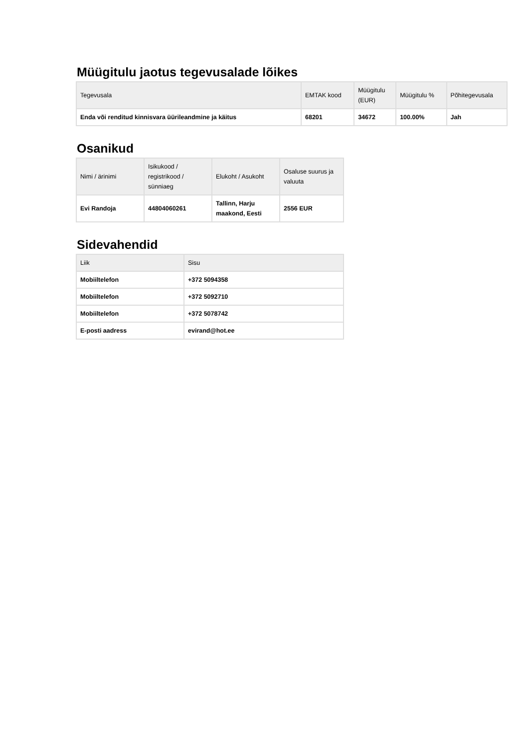Müügitulu jaotus tegevusalade lõikes
| Tegevusala | EMTAK kood | Müügitulu (EUR) | Müügitulu % | Põhitegevusala |
| --- | --- | --- | --- | --- |
| Enda või renditud kinnisvara üürileandmine ja käitus | 68201 | 34672 | 100.00% | Jah |
Osanikud
| Nimi / ärinimi | Isikukood / registrikood / sünniaeg | Elukoht / Asukoht | Osaluse suurus ja valuuta |
| --- | --- | --- | --- |
| Evi Randoja | 44804060261 | Tallinn, Harju maakond, Eesti | 2556 EUR |
Sidevahendid
| Liik | Sisu |
| --- | --- |
| Mobiiltelefon | +372 5094358 |
| Mobiiltelefon | +372 5092710 |
| Mobiiltelefon | +372 5078742 |
| E-posti aadress | evirand@hot.ee |